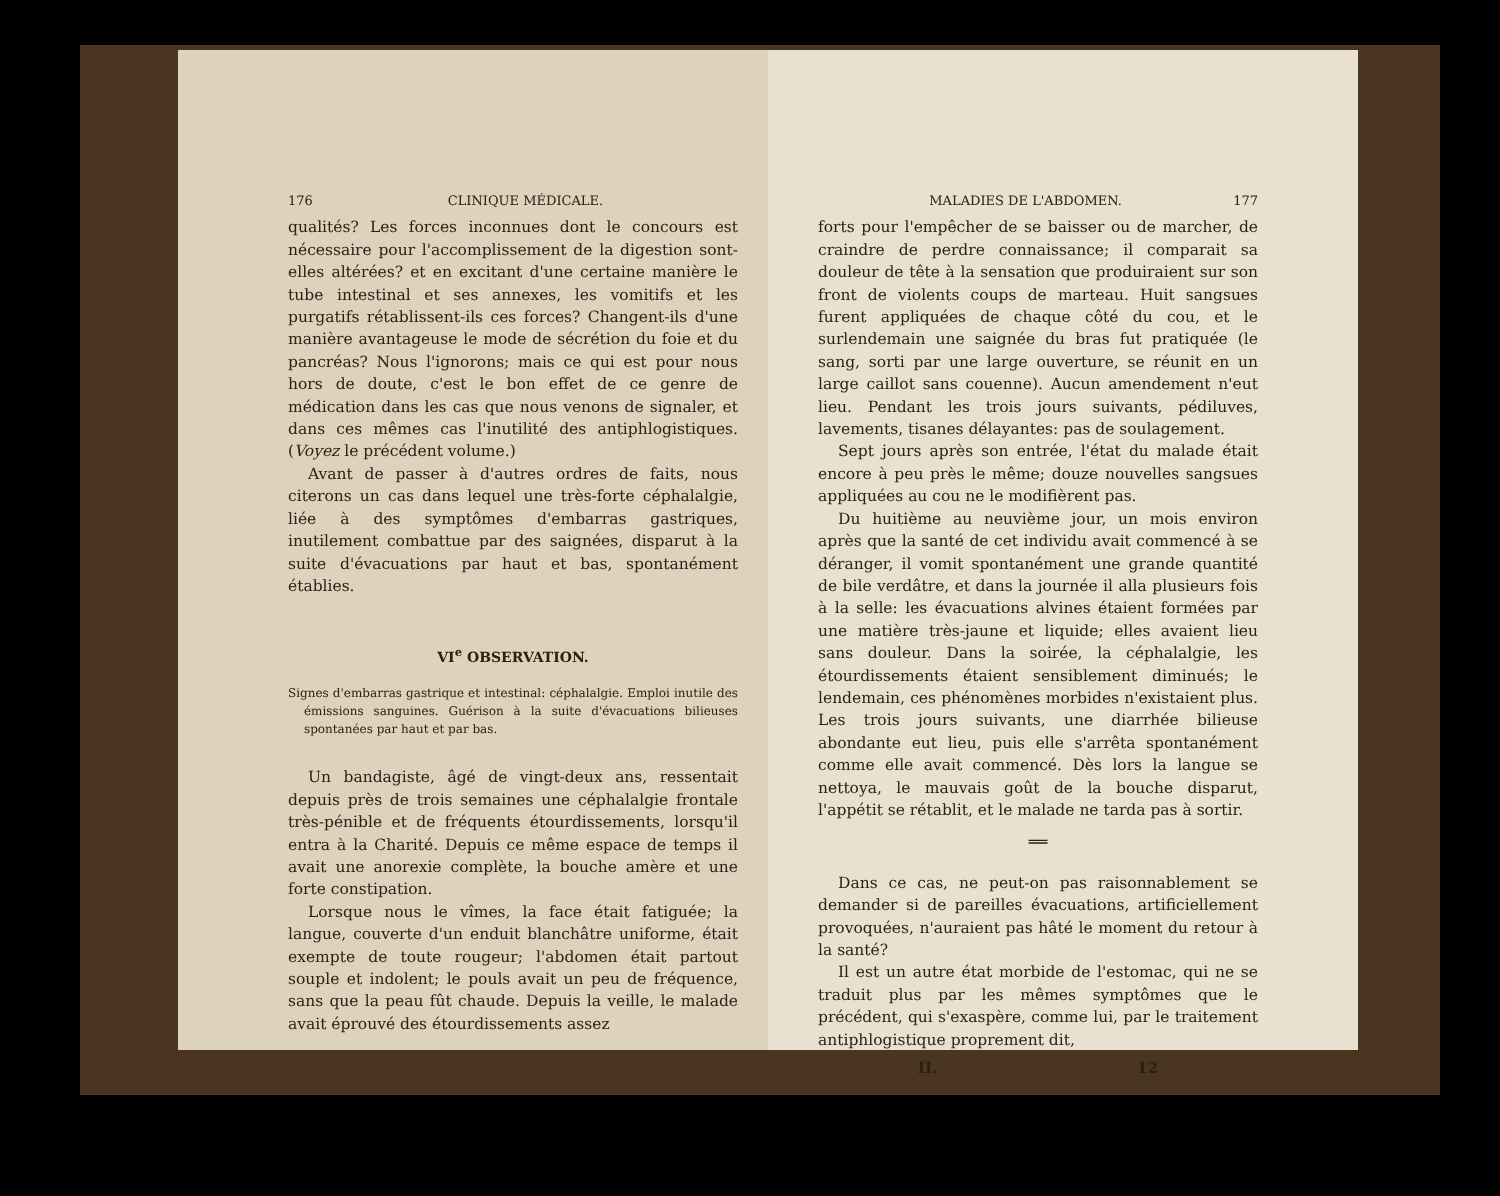176 CLINIQUE MÉDICALE.
qualités? Les forces inconnues dont le concours est nécessaire pour l'accomplissement de la digestion sont-elles altérées? et en excitant d'une certaine manière le tube intestinal et ses annexes, les vomitifs et les purgatifs rétablissent-ils ces forces? Changent-ils d'une manière avantageuse le mode de sécrétion du foie et du pancréas? Nous l'ignorons; mais ce qui est pour nous hors de doute, c'est le bon effet de ce genre de médication dans les cas que nous venons de signaler, et dans ces mêmes cas l'inutilité des antiphlogistiques. (Voyez le précédent volume.)
Avant de passer à d'autres ordres de faits, nous citerons un cas dans lequel une très-forte céphalalgie, liée à des symptômes d'embarras gastriques, inutilement combattue par des saignées, disparut à la suite d'évacuations par haut et bas, spontanément établies.
VI<sup>e</sup> OBSERVATION.
Signes d'embarras gastrique et intestinal: céphalalgie. Emploi inutile des émissions sanguines. Guérison à la suite d'évacuations bilieuses spontanées par haut et par bas.
Un bandagiste, âgé de vingt-deux ans, ressentait depuis près de trois semaines une céphalalgie frontale très-pénible et de fréquents étourdissements, lorsqu'il entra à la Charité. Depuis ce même espace de temps il avait une anorexie complète, la bouche amère et une forte constipation.
Lorsque nous le vîmes, la face était fatiguée; la langue, couverte d'un enduit blanchâtre uniforme, était exempte de toute rougeur; l'abdomen était partout souple et indolent; le pouls avait un peu de fréquence, sans que la peau fût chaude. Depuis la veille, le malade avait éprouvé des étourdissements assez
MALADIES DE L'ABDOMEN. 177
forts pour l'empêcher de se baisser ou de marcher, de craindre de perdre connaissance; il comparait sa douleur de tête à la sensation que produiraient sur son front de violents coups de marteau. Huit sangsues furent appliquées de chaque côté du cou, et le surlendemain une saignée du bras fut pratiquée (le sang, sorti par une large ouverture, se réunit en un large caillot sans couenne). Aucun amendement n'eut lieu. Pendant les trois jours suivants, pédiluves, lavements, tisanes délayantes: pas de soulagement.
Sept jours après son entrée, l'état du malade était encore à peu près le même; douze nouvelles sangsues appliquées au cou ne le modifièrent pas.
Du huitième au neuvième jour, un mois environ après que la santé de cet individu avait commencé à se déranger, il vomit spontanément une grande quantité de bile verdâtre, et dans la journée il alla plusieurs fois à la selle: les évacuations alvines étaient formées par une matière très-jaune et liquide; elles avaient lieu sans douleur. Dans la soirée, la céphalalgie, les étourdissements étaient sensiblement diminués; le lendemain, ces phénomènes morbides n'existaient plus. Les trois jours suivants, une diarrhée bilieuse abondante eut lieu, puis elle s'arrêta spontanément comme elle avait commencé. Dès lors la langue se nettoya, le mauvais goût de la bouche disparut, l'appétit se rétablit, et le malade ne tarda pas à sortir.
══
Dans ce cas, ne peut-on pas raisonnablement se demander si de pareilles évacuations, artificiellement provoquées, n'auraient pas hâté le moment du retour à la santé?
Il est un autre état morbide de l'estomac, qui ne se traduit plus par les mêmes symptômes que le précédent, qui s'exaspère, comme lui, par le traitement antiphlogistique proprement dit,
II. 12